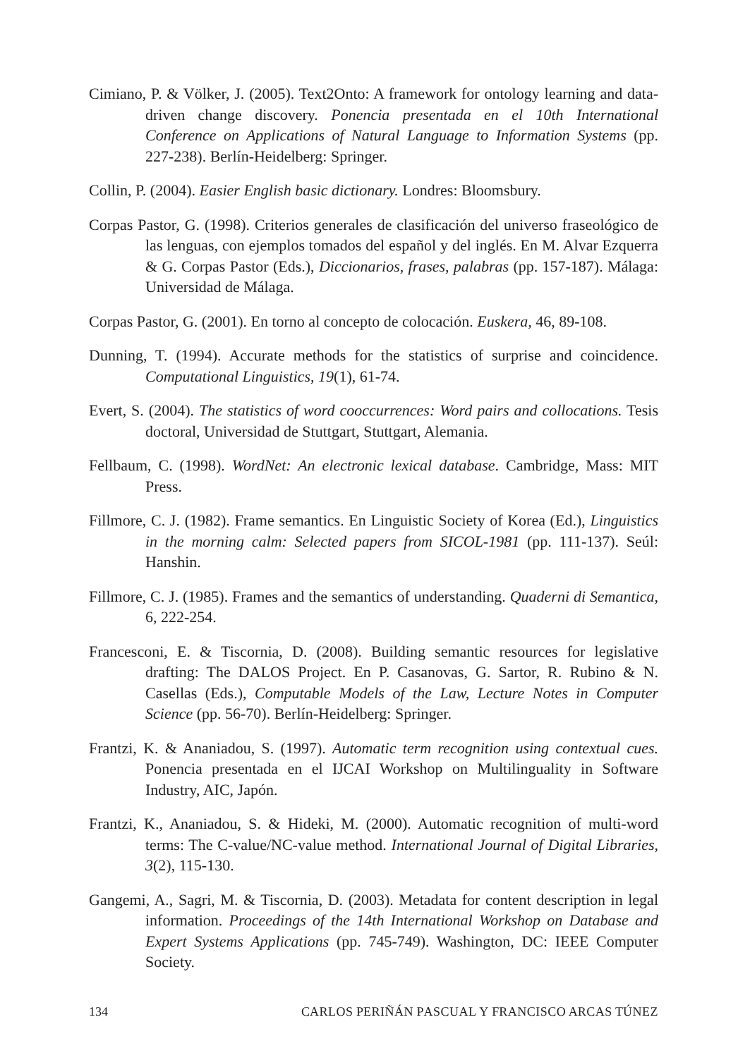Cimiano, P. & Völker, J. (2005). Text2Onto: A framework for ontology learning and data-driven change discovery. Ponencia presentada en el 10th International Conference on Applications of Natural Language to Information Systems (pp. 227-238). Berlín-Heidelberg: Springer.
Collin, P. (2004). Easier English basic dictionary. Londres: Bloomsbury.
Corpas Pastor, G. (1998). Criterios generales de clasificación del universo fraseológico de las lenguas, con ejemplos tomados del español y del inglés. En M. Alvar Ezquerra & G. Corpas Pastor (Eds.), Diccionarios, frases, palabras (pp. 157-187). Málaga: Universidad de Málaga.
Corpas Pastor, G. (2001). En torno al concepto de colocación. Euskera, 46, 89-108.
Dunning, T. (1994). Accurate methods for the statistics of surprise and coincidence. Computational Linguistics, 19(1), 61-74.
Evert, S. (2004). The statistics of word cooccurrences: Word pairs and collocations. Tesis doctoral, Universidad de Stuttgart, Stuttgart, Alemania.
Fellbaum, C. (1998). WordNet: An electronic lexical database. Cambridge, Mass: MIT Press.
Fillmore, C. J. (1982). Frame semantics. En Linguistic Society of Korea (Ed.), Linguistics in the morning calm: Selected papers from SICOL-1981 (pp. 111-137). Seúl: Hanshin.
Fillmore, C. J. (1985). Frames and the semantics of understanding. Quaderni di Semantica, 6, 222-254.
Francesconi, E. & Tiscornia, D. (2008). Building semantic resources for legislative drafting: The DALOS Project. En P. Casanovas, G. Sartor, R. Rubino & N. Casellas (Eds.), Computable Models of the Law, Lecture Notes in Computer Science (pp. 56-70). Berlín-Heidelberg: Springer.
Frantzi, K. & Ananiadou, S. (1997). Automatic term recognition using contextual cues. Ponencia presentada en el IJCAI Workshop on Multilinguality in Software Industry, AIC, Japón.
Frantzi, K., Ananiadou, S. & Hideki, M. (2000). Automatic recognition of multi-word terms: The C-value/NC-value method. International Journal of Digital Libraries, 3(2), 115-130.
Gangemi, A., Sagri, M. & Tiscornia, D. (2003). Metadata for content description in legal information. Proceedings of the 14th International Workshop on Database and Expert Systems Applications (pp. 745-749). Washington, DC: IEEE Computer Society.
134 CARLOS PERIÑÁN PASCUAL Y FRANCISCO ARCAS TÚNEZ